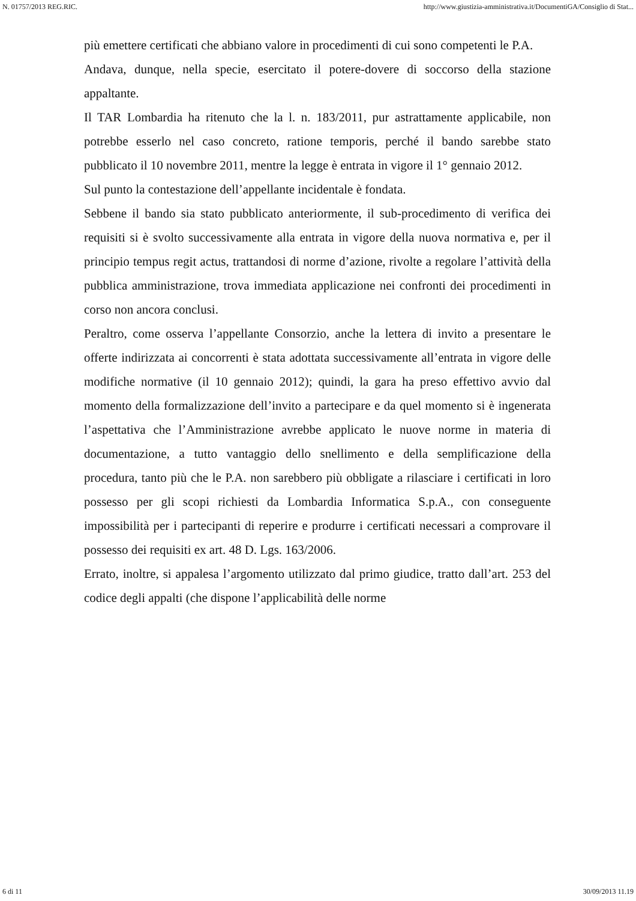N. 01757/2013 REG.RIC. http://www.giustizia-amministrativa.it/DocumentiGA/Consiglio di Stat...
più emettere certificati che abbiano valore in procedimenti di cui sono competenti le P.A.
Andava, dunque, nella specie, esercitato il potere-dovere di soccorso della stazione appaltante.
Il TAR Lombardia ha ritenuto che la l. n. 183/2011, pur astrattamente applicabile, non potrebbe esserlo nel caso concreto, ratione temporis, perché il bando sarebbe stato pubblicato il 10 novembre 2011, mentre la legge è entrata in vigore il 1° gennaio 2012.
Sul punto la contestazione dell’appellante incidentale è fondata.
Sebbene il bando sia stato pubblicato anteriormente, il sub-procedimento di verifica dei requisiti si è svolto successivamente alla entrata in vigore della nuova normativa e, per il principio tempus regit actus, trattandosi di norme d’azione, rivolte a regolare l’attività della pubblica amministrazione, trova immediata applicazione nei confronti dei procedimenti in corso non ancora conclusi.
Peraltro, come osserva l’appellante Consorzio, anche la lettera di invito a presentare le offerte indirizzata ai concorrenti è stata adottata successivamente all’entrata in vigore delle modifiche normative (il 10 gennaio 2012); quindi, la gara ha preso effettivo avvio dal momento della formalizzazione dell’invito a partecipare e da quel momento si è ingenerata l’aspettativa che l’Amministrazione avrebbe applicato le nuove norme in materia di documentazione, a tutto vantaggio dello snellimento e della semplificazione della procedura, tanto più che le P.A. non sarebbero più obbligate a rilasciare i certificati in loro possesso per gli scopi richiesti da Lombardia Informatica S.p.A., con conseguente impossibilità per i partecipanti di reperire e produrre i certificati necessari a comprovare il possesso dei requisiti ex art. 48 D. Lgs. 163/2006.
Errato, inoltre, si appalesa l’argomento utilizzato dal primo giudice, tratto dall’art. 253 del codice degli appalti (che dispone l’applicabilità delle norme
6 di 11 30/09/2013 11.19